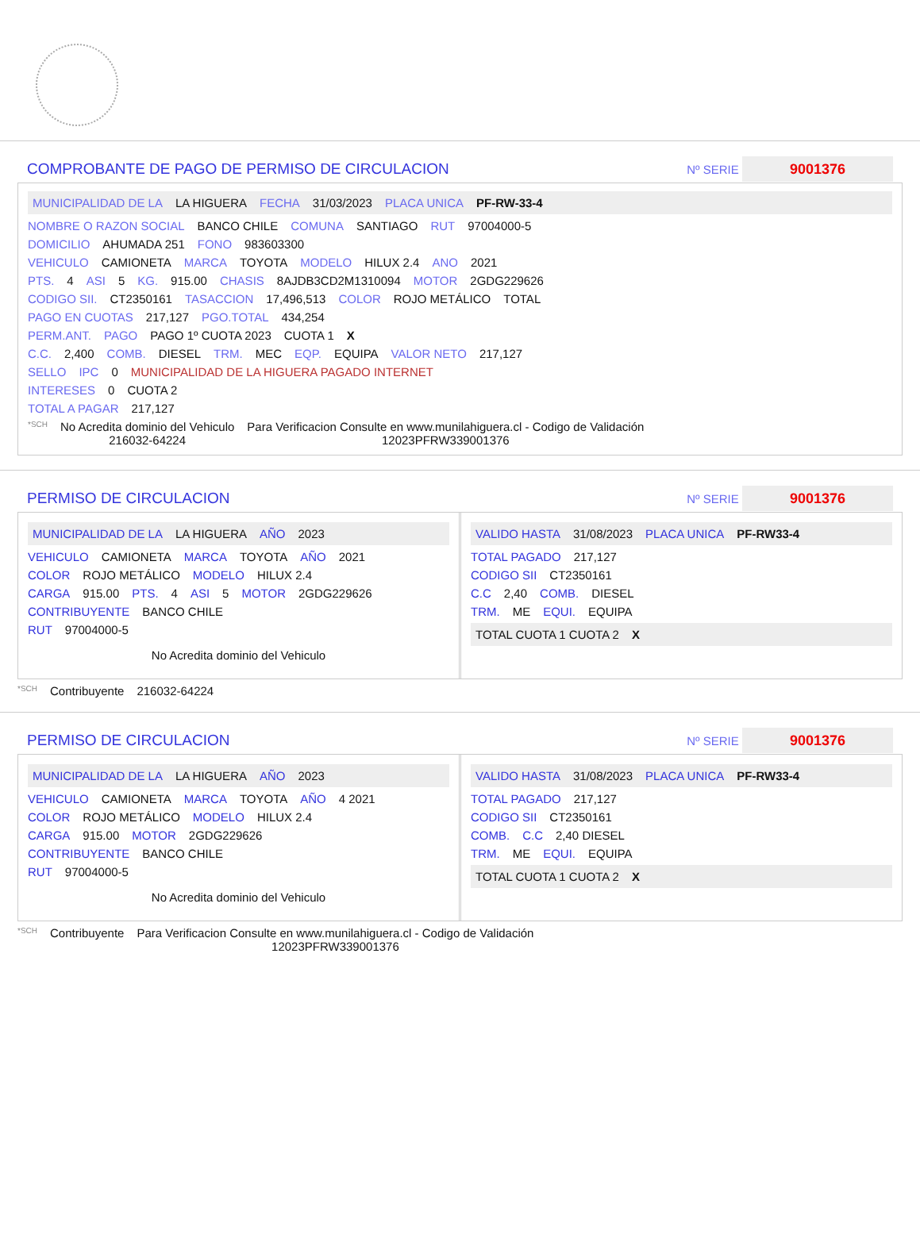COMPROBANTE DE PAGO DE PERMISO DE CIRCULACION
Nº SERIE 9001376
MUNICIPALIDAD DE LA LA HIGUERA FECHA 31/03/2023 PLACA UNICA PF-RW-33-4
NOMBRE O RAZON SOCIAL BANCO CHILE COMUNA SANTIAGO RUT 97004000-5
DOMICILIO AHUMADA 251 FONO 983603300
VEHICULO CAMIONETA MARCA TOYOTA MODELO HILUX 2.4 ANO 2021
PTS. 4 ASI 5 KG. 915.00 CHASIS 8AJDB3CD2M1310094 MOTOR 2GDG229626
CODIGO SII. CT2350161 TASACCION 17,496,513 COLOR ROJO METÁLICO TOTAL
PAGO EN CUOTAS 217,127 PGO.TOTAL 434,254
PERM.ANT. PAGO PAGO 1º CUOTA 2023 CUOTA 1 X
C.C. 2,400 COMB. DIESEL TRM. MEC EQP. EQUIPA VALOR NETO 217,127
SELLO IPC 0 MUNICIPALIDAD DE LA HIGUERA PAGADO INTERNET
INTERESES 0 CUOTA 2
TOTAL A PAGAR 217,127
*SCH No Acredita dominio del Vehiculo
216032-64224 Para Verificacion Consulte en www.munilahiguera.cl - Codigo de Validación
12023PFRW339001376
PERMISO DE CIRCULACION
Nº SERIE 9001376
MUNICIPALIDAD DE LA LA HIGUERA AÑO 2023
VEHICULO CAMIONETA MARCA TOYOTA AÑO 2021
COLOR ROJO METÁLICO MODELO HILUX 2.4
CARGA 915.00 PTS. 4 ASI 5 MOTOR 2GDG229626
CONTRIBUYENTE BANCO CHILE
RUT 97004000-5
No Acredita dominio del Vehiculo
VALIDO HASTA 31/08/2023 PLACA UNICA PF-RW33-4
TOTAL PAGADO 217,127
CODIGO SII CT2350161
C.C 2,40 COMB. DIESEL
TRM. ME EQUI. EQUIPA
TOTAL CUOTA 1 CUOTA 2 X
*SCH Contribuyente 216032-64224
PERMISO DE CIRCULACION
Nº SERIE 9001376
MUNICIPALIDAD DE LA LA HIGUERA AÑO 2023
VEHICULO CAMIONETA MARCA TOYOTA AÑO 4 2021
COLOR ROJO METÁLICO MODELO HILUX 2.4
CARGA 915.00 MOTOR 2GDG229626
CONTRIBUYENTE BANCO CHILE
RUT 97004000-5
No Acredita dominio del Vehiculo
VALIDO HASTA 31/08/2023 PLACA UNICA PF-RW33-4
TOTAL PAGADO 217,127
CODIGO SII CT2350161
COMB. C.C 2,40 DIESEL
TRM. ME EQUI. EQUIPA
TOTAL CUOTA 1 CUOTA 2 X
*SCH Contribuyente Para Verificacion Consulte en www.munilahiguera.cl - Codigo de Validación
12023PFRW339001376